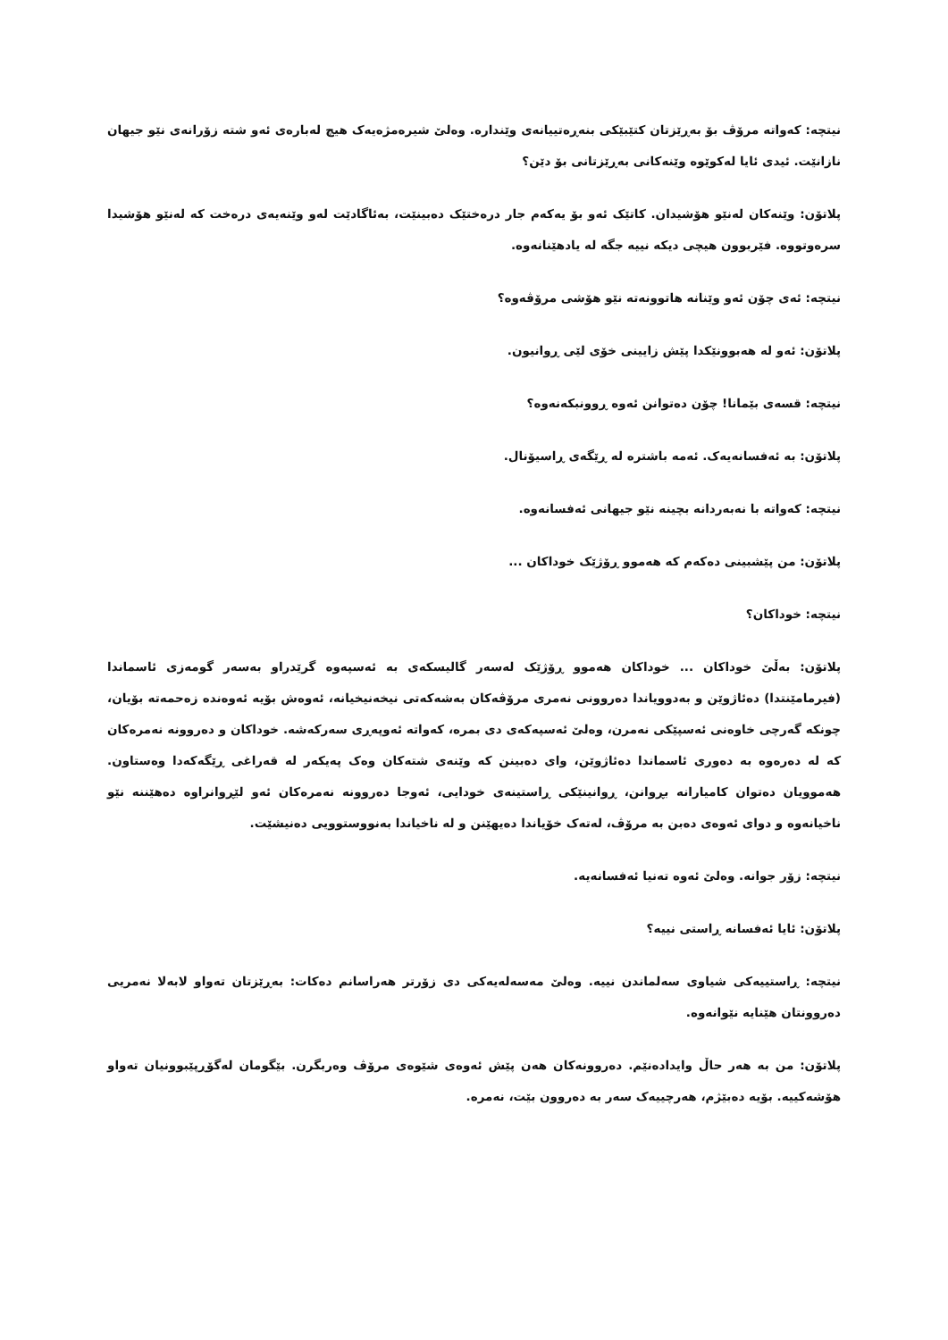نیتچە: کەواتە مرۆڤ بۆ بەڕێزتان کتێبێکی بنەڕەتییانەی وێندارە. وەلێ شیرەمژەیەک هیچ لەبارەی ئەو شتە زۆرانەی نێو جیهان نازانێت. ئیدی ئایا لەکوێوە وێنەکانی بەڕێزتانی بۆ دێن؟
پلاتۆن: وێنەکان لەنێو هۆشیدان. کاتێک ئەو بۆ یەکەم جار درەختێک دەبینێت، بەئاگادێت لەو وێنەیەی درەخت کە لەنێو هۆشیدا سرەوتووە. فێربوون هیچی دیکە نییە جگە لە یادهێنانەوە.
نیتچە: ئەی چۆن ئەو وێنانە هاتوونەتە نێو هۆشی مرۆڤەوە؟
پلاتۆن: ئەو لە هەبوونێکدا پێش زایینی خۆی لێی ڕوانیون.
نیتچە: قسەی بێمانا! چۆن دەتوانن ئەوە ڕوونبکەنەوە؟
پلاتۆن: بە ئەفسانەیەک. ئەمە باشترە لە ڕێگەی ڕاسیۆنال.
نیتچە: کەواتە با نەبەردانە بچینە نێو جیهانی ئەفسانەوە.
پلاتۆن: من پێشبینی دەکەم کە هەموو ڕۆژێک خوداکان ...
نیتچە: خوداکان؟
پلاتۆن: بەڵێ خوداکان ... خوداکان هەموو ڕۆژێک لەسەر گالیسکەی بە ئەسپەوە گرێدراو بەسەر گومەزی ئاسماندا (فیرمامێنتدا) دەئاژوێن و بەدوویاندا دەروونی نەمری مرۆڤەکان بەشەکەتی نیخەنیخیانە، ئەوەش بۆیە ئەوەندە زەحمەتە بۆیان، چونکە گەرچی خاوەنی ئەسپێکی نەمرن، وەلێ ئەسپەکەی دی بمرە، کەواتە ئەوپەڕی سەرکەشە. خوداکان و دەروونە نەمرەکان کە لە دەرەوە بە دەوری ئاسماندا دەئاژوێن، وای دەبینن کە وێنەی شتەکان وەک پەیکەر لە قەراغی ڕێگەکەدا وەستاون. هەموویان دەتوان کامیارانە بڕوانن، ڕوانینێکی ڕاستینەی خودایی، ئەوجا دەروونە نەمرەکان ئەو لێڕوانراوە دەهێننە نێو ناخیانەوە و دوای ئەوەی دەبن بە مرۆڤ، لەتەک خۆیاندا دەیهێنن و لە ناخیاندا بەنووستوویی دەنیشێت.
نیتچە: زۆر جوانە. وەلێ ئەوە تەنیا ئەفسانەیە.
پلاتۆن: ئایا ئەفسانە ڕاستی نییە؟
نیتچە: ڕاستییەکی شیاوی سەلماندن نییە. وەلێ مەسەلەیەکی دی زۆرتر هەراسانم دەکات: بەڕێزتان تەواو لابەلا نەمریی دەروونتان هێنایە نێوانەوە.
پلاتۆن: من بە هەر حاڵ وایدادەنێم. دەروونەکان هەن پێش ئەوەی شێوەی مرۆڤ وەربگرن. بێگومان لەگۆڕپێبوونیان تەواو هۆشەکییە. بۆیە دەبێژم، هەرچییەک سەر بە دەروون بێت، نەمرە.